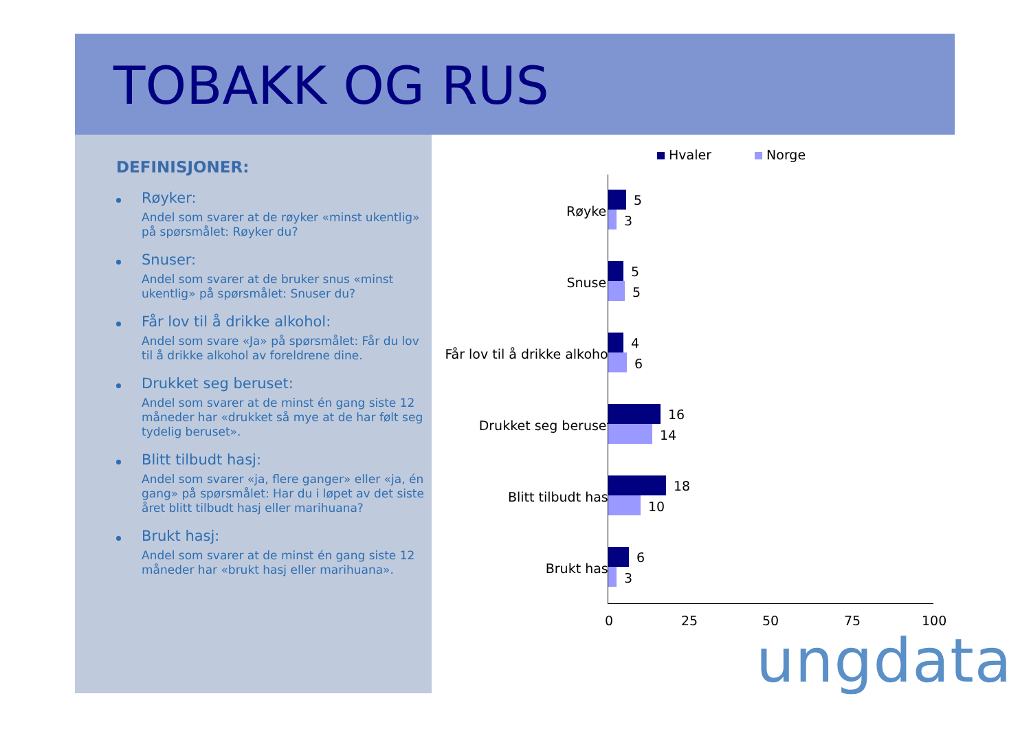TOBAKK OG RUS
DEFINISJONER:
Røyker:
Andel som svarer at de røyker «minst ukentlig» på spørsmålet: Røyker du?
Snuser:
Andel som svarer at de bruker snus «minst ukentlig» på spørsmålet: Snuser du?
Får lov til å drikke alkohol:
Andel som svare «Ja» på spørsmålet: Får du lov til å drikke alkohol av foreldrene dine.
Drukket seg beruset:
Andel som svarer at de minst én gang siste 12 måneder har «drukket så mye at de har følt seg tydelig beruset».
Blitt tilbudt hasj:
Andel som svarer «ja, flere ganger» eller «ja, én gang» på spørsmålet: Har du i løpet av det siste året blitt tilbudt hasj eller marihuana?
Brukt hasj:
Andel som svarer at de minst én gang siste 12 måneder har «brukt hasj eller marihuana».
Hvaler Norge
Røyker
5
3
Snuser
5
5
Får lov til å drikke alkohol
4
6
Drukket seg beruset
16
14
Blitt tilbudt hasj
18
10
Brukt hasj
6
3
0 25 50 75 100
ungdata